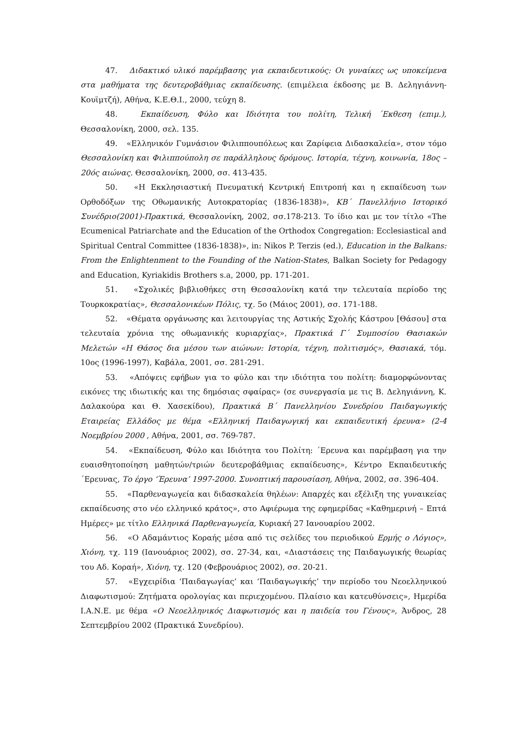47. Διδακτικό υλικό παρέμβασης για εκπαιδευτικούς: Οι γυναίκες ως υποκείμενα στα μαθήματα της δευτεροβάθμιας εκπαίδευσης. (επιμέλεια έκδοσης με Β. Δεληγιάννη-Κουϊμτζή), Αθήνα, Κ.Ε.Θ.Ι., 2000, τεύχη 8.
48. Εκπαίδευση, Φύλο και Ιδιότητα του πολίτη, Τελική ΄Εκθεση (επιμ.), Θεσσαλονίκη, 2000, σελ. 135.
49. «Ελληνικόν Γυμνάσιον Φιλιππουπόλεως και Ζαρίφεια Διδασκαλεία», στον τόμο Θεσσαλονίκη και Φιλιππούπολη σε παράλληλους δρόμους. Ιστορία, τέχνη, κοινωνία, 18ος – 20ός αιώνας. Θεσσαλονίκη, 2000, σσ. 413-435.
50. «Η Εκκλησιαστική Πνευματική Κεντρική Επιτροπή και η εκπαίδευση των Ορθοδόξων της Οθωμανικής Αυτοκρατορίας (1836-1838)», ΚΒ΄ Πανελλήνιο Ιστορικό Συνέδριο(2001)-Πρακτικά, Θεσσαλονίκη, 2002, σσ.178-213. Το ίδιο και με τον τίτλο «The Ecumenical Patriarchate and the Education of the Orthodox Congregation: Ecclesiastical and Spiritual Central Committee (1836-1838)», in: Nikos P. Terzis (ed.), Education in the Balkans: From the Enlightenment to the Founding of the Nation-States, Balkan Society for Pedagogy and Education, Kyriakidis Brothers s.a, 2000, pp. 171-201.
51. «Σχολικές βιβλιοθήκες στη Θεσσαλονίκη κατά την τελευταία περίοδο της Τουρκοκρατίας», Θεσσαλονικέων Πόλις, τχ. 5ο (Μάιος 2001), σσ. 171-188.
52. «Θέματα οργάνωσης και λειτουργίας της Αστικής Σχολής Κάστρου [Θάσου] στα τελευταία χρόνια της οθωμανικής κυριαρχίας», Πρακτικά Γ΄ Συμποσίου Θασιακών Μελετών «Η Θάσος δια μέσου των αιώνων: Ιστορία, τέχνη, πολιτισμός», Θασιακά, τόμ. 10ος (1996-1997), Καβάλα, 2001, σσ. 281-291.
53. «Απόψεις εφήβων για το φύλο και την ιδιότητα του πολίτη: διαμορφώνοντας εικόνες της ιδιωτικής και της δημόσιας σφαίρας» (σε συνεργασία με τις Β. Δεληγιάννη, Κ. Δαλακούρα και Θ. Χασεκίδου), Πρακτικά Β΄ Πανελληνίου Συνεδρίου Παιδαγωγικής Εταιρείας Ελλάδος με θέμα «Ελληνική Παιδαγωγική και εκπαιδευτική έρευνα» (2-4 Νοεμβρίου 2000 , Αθήνα, 2001, σσ. 769-787.
54. «Εκπαίδευση, Φύλο και Ιδιότητα του Πολίτη: ΄Ερευνα και παρέμβαση για την ευαισθητοποίηση μαθητών/τριών δευτεροβάθμιας εκπαίδευσης», Κέντρο Εκπαιδευτικής ΄Ερευνας, Το έργο ‘Έρευνα’ 1997-2000. Συνοπτική παρουσίαση, Αθήνα, 2002, σσ. 396-404.
55. «Παρθεναγωγεία και διδασκαλεία θηλέων: Απαρχές και εξέλιξη της γυναικείας εκπαίδευσης στο νέο ελληνικό κράτος», στο Αφιέρωμα της εφημερίδας «Καθημερινή – Επτά Ημέρες» με τίτλο Ελληνικά Παρθεναγωγεία, Κυριακή 27 Ιανουαρίου 2002.
56. «Ο Αδαμάντιος Κοραής μέσα από τις σελίδες του περιοδικού Ερμής ο Λόγιος», Χιόνη, τχ. 119 (Ιανουάριος 2002), σσ. 27-34, και, «Διαστάσεις της Παιδαγωγικής θεωρίας του Αδ. Κοραή», Χιόνη, τχ. 120 (Φεβρουάριος 2002), σσ. 20-21.
57. «Εγχειρίδια ‘Παιδαγωγίας’ και ‘Παιδαγωγικής’ την περίοδο του Νεοελληνικού Διαφωτισμού: Ζητήματα ορολογίας και περιεχομένου. Πλαίσιο και κατευθύνσεις», Ημερίδα Ι.Α.Ν.Ε. με θέμα «Ο Νεοελληνικός Διαφωτισμός και η παιδεία του Γένους», Άνδρος, 28 Σεπτεμβρίου 2002 (Πρακτικά Συνεδρίου).